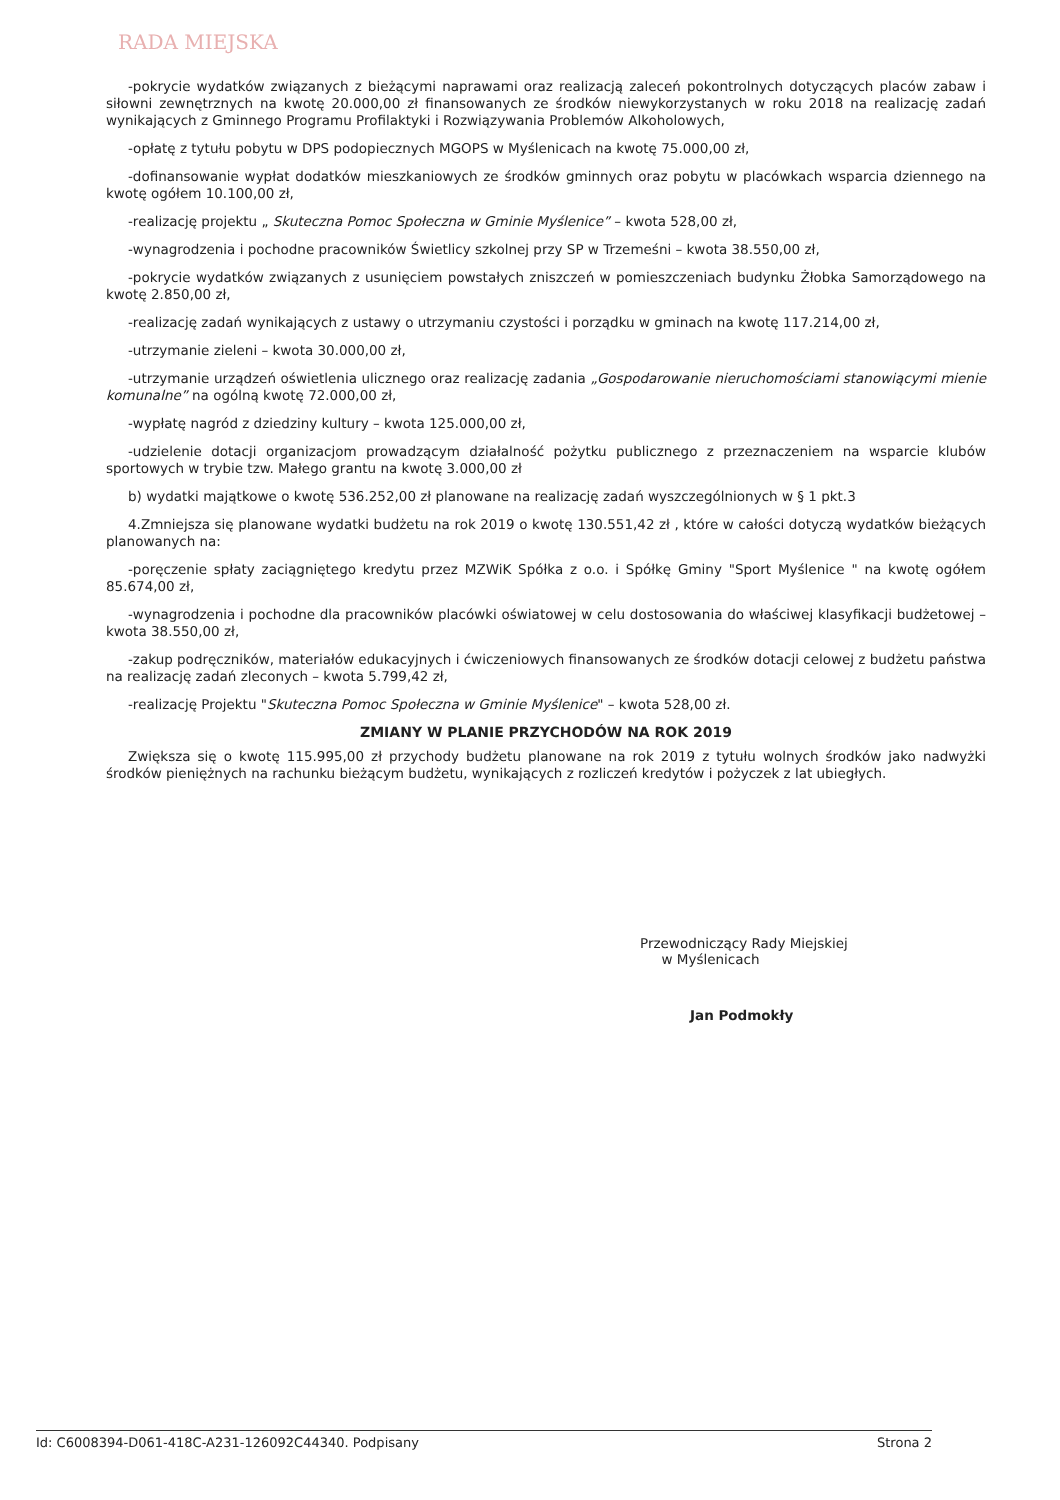RADA MIEJSKA
-pokrycie wydatków związanych z bieżącymi naprawami oraz realizacją zaleceń pokontrolnych dotyczących placów zabaw i siłowni zewnętrznych na kwotę 20.000,00 zł finansowanych ze środków niewykorzystanych w roku 2018 na realizację zadań wynikających z Gminnego Programu Profilaktyki i Rozwiązywania Problemów Alkoholowych,
-opłatę z tytułu pobytu w DPS podopiecznych MGOPS w Myślenicach na kwotę 75.000,00 zł,
-dofinansowanie wypłat dodatków mieszkaniowych ze środków gminnych oraz pobytu w placówkach wsparcia dziennego na kwotę ogółem 10.100,00 zł,
-realizację projektu „ Skuteczna Pomoc Społeczna w Gminie Myślenice” – kwota 528,00 zł,
-wynagrodzenia i pochodne pracowników Świetlicy szkolnej przy SP w Trzemeśni – kwota 38.550,00 zł,
-pokrycie wydatków związanych z usunięciem powstałych zniszczeń w pomieszczeniach budynku Żłobka Samorządowego na kwotę 2.850,00 zł,
-realizację zadań wynikających z ustawy o utrzymaniu czystości i porządku w gminach na kwotę 117.214,00 zł,
-utrzymanie zieleni – kwota 30.000,00 zł,
-utrzymanie urządzeń oświetlenia ulicznego oraz realizację zadania „Gospodarowanie nieruchomościami stanowiącymi mienie komunalne” na ogólną kwotę 72.000,00 zł,
-wypłatę nagród z dziedziny kultury – kwota 125.000,00 zł,
-udzielenie dotacji organizacjom prowadzącym działalność pożytku publicznego z przeznaczeniem na wsparcie klubów sportowych w trybie tzw. Małego grantu na kwotę 3.000,00 zł
b) wydatki majątkowe o kwotę 536.252,00 zł planowane na realizację zadań wyszczególnionych w § 1 pkt.3
4.Zmniejsza się planowane wydatki budżetu na rok 2019 o kwotę 130.551,42 zł , które w całości dotyczą wydatków bieżących planowanych na:
-poręczenie spłaty zaciągniętego kredytu przez MZWiK Spółka z o.o. i Spółkę Gminy "Sport Myślenice " na kwotę ogółem 85.674,00 zł,
-wynagrodzenia i pochodne dla pracowników placówki oświatowej w celu dostosowania do właściwej klasyfikacji budżetowej – kwota 38.550,00 zł,
-zakup podręczników, materiałów edukacyjnych i ćwiczeniowych finansowanych ze środków dotacji celowej z budżetu państwa na realizację zadań zleconych – kwota 5.799,42 zł,
-realizację Projektu "Skuteczna Pomoc Społeczna w Gminie Myślenice" – kwota 528,00 zł.
ZMIANY W PLANIE PRZYCHODÓW NA ROK 2019
Zwiększa się o kwotę 115.995,00 zł przychody budżetu planowane na rok 2019 z tytułu wolnych środków jako nadwyżki środków pieniężnych na rachunku bieżącym budżetu, wynikających z rozliczeń kredytów i pożyczek z lat ubiegłych.
Przewodniczący Rady Miejskiej
w Myślenicach
Jan Podmokły
Id: C6008394-D061-418C-A231-126092C44340. Podpisany Strona 2